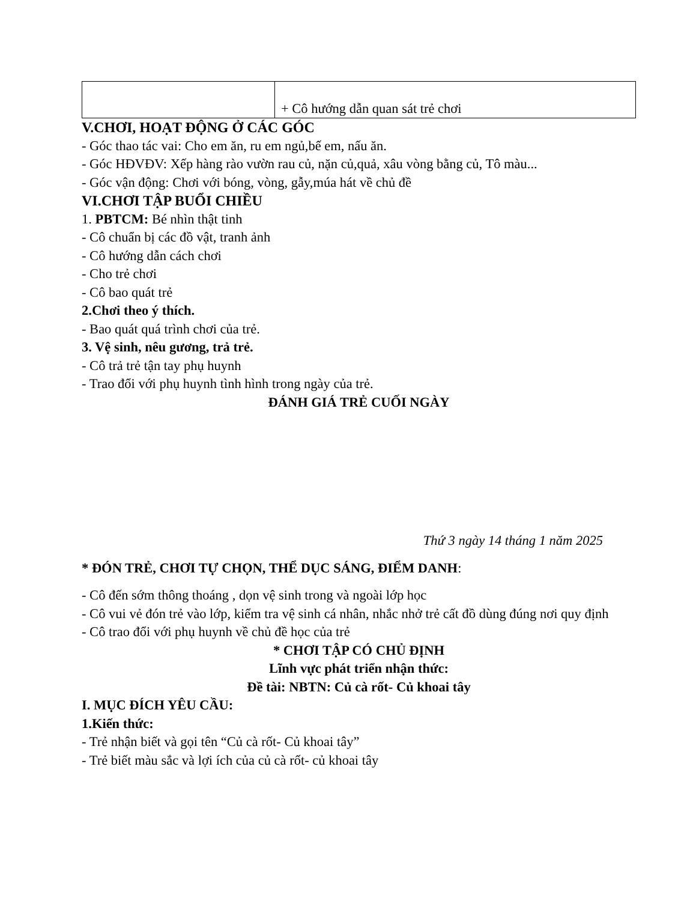| | + Cô hướng dẫn quan sát trẻ chơi |
V.CHƠI, HOẠT ĐỘNG Ở CÁC GÓC
- Góc thao tác vai: Cho em ăn, ru em ngủ,bế em, nấu ăn.
- Góc HĐVĐV: Xếp hàng rào vườn rau củ, nặn củ,quả, xâu vòng bằng củ, Tô màu...
- Góc vận động: Chơi với bóng, vòng, gẫy,múa hát về chủ đề
VI.CHƠI TẬP BUỔI CHIỀU
1. PBTCM: Bé nhìn thật tinh
- Cô chuẩn bị các đồ vật, tranh ảnh
- Cô hướng dẫn cách chơi
- Cho trẻ chơi
- Cô bao quát trẻ
2.Chơi theo ý thích.
- Bao quát quá trình chơi của trẻ.
3. Vệ sinh, nêu gương, trả trẻ.
- Cô trả trẻ tận tay phụ huynh
- Trao đổi với phụ huynh tình hình trong ngày của trẻ.
ĐÁNH GIÁ TRẺ CUỐI NGÀY
Thứ 3 ngày 14 tháng 1 năm 2025
* ĐÓN TRẺ, CHƠI TỰ CHỌN, THỂ DỤC SÁNG, ĐIỂM DANH:
- Cô đến sớm thông thoáng , dọn vệ sinh trong và ngoài lớp học
- Cô vui vẻ đón trẻ vào lớp, kiểm tra vệ sinh cá nhân, nhắc nhở trẻ cất đồ dùng đúng nơi quy định
- Cô trao đổi với phụ huynh về chủ đề học của trẻ
* CHƠI TẬP CÓ CHỦ ĐỊNH
Lĩnh vực phát triển nhận thức:
Đề tài: NBTN: Củ cà rốt- Củ khoai tây
I. MỤC ĐÍCH YÊU CẦU:
1.Kiến thức:
- Trẻ nhận biết và gọi tên “Củ cà rốt- Củ khoai tây”
- Trẻ biết màu sắc và lợi ích của củ cà rốt- củ khoai tây